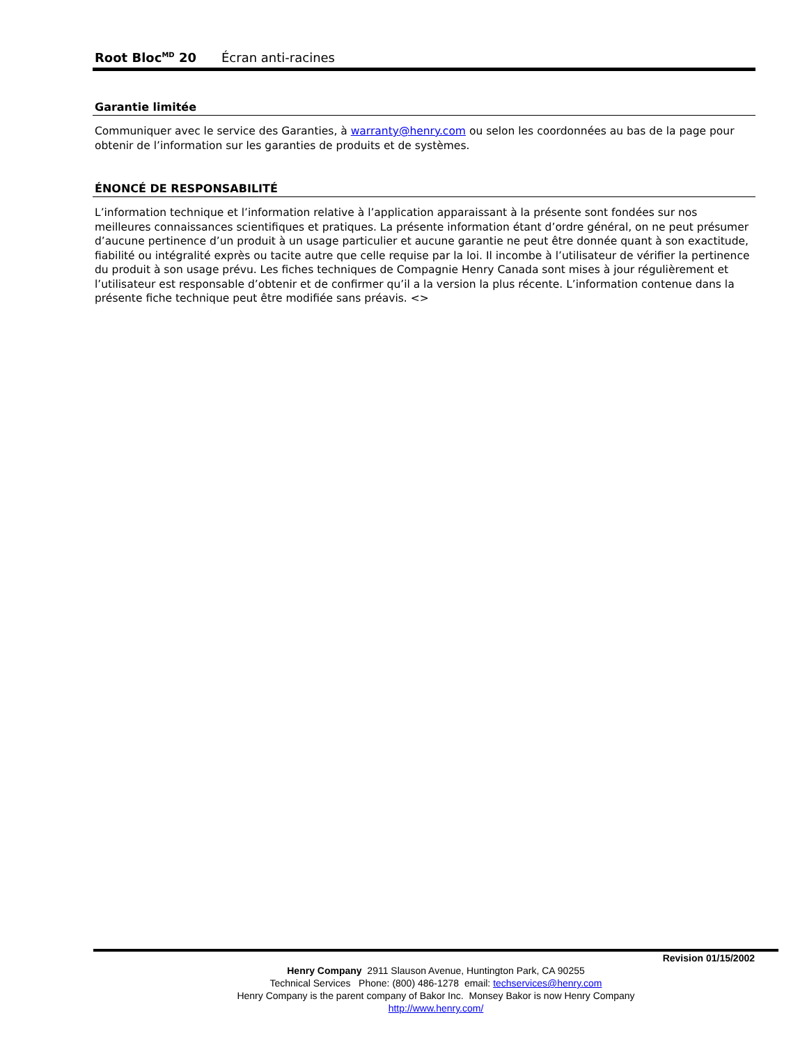Root Bloc<sup>MD</sup> 20 Écran anti-racines
Garantie limitée
Communiquer avec le service des Garanties, à warranty@henry.com ou selon les coordonnées au bas de la page pour obtenir de l’information sur les garanties de produits et de systèmes.
ÉNONCÉ DE RESPONSABILITÉ
L’information technique et l’information relative à l’application apparaissant à la présente sont fondées sur nos meilleures connaissances scientifiques et pratiques. La présente information étant d’ordre général, on ne peut présumer d’aucune pertinence d’un produit à un usage particulier et aucune garantie ne peut être donnée quant à son exactitude, fiabilité ou intégralité exprès ou tacite autre que celle requise par la loi. Il incombe à l’utilisateur de vérifier la pertinence du produit à son usage prévu. Les fiches techniques de Compagnie Henry Canada sont mises à jour régulièrement et l’utilisateur est responsable d’obtenir et de confirmer qu’il a la version la plus récente. L’information contenue dans la présente fiche technique peut être modifiée sans préavis. <>
Revision 01/15/2002
Henry Company 2911 Slauson Avenue, Huntington Park, CA 90255
Technical Services Phone: (800) 486-1278 email: techservices@henry.com
Henry Company is the parent company of Bakor Inc. Monsey Bakor is now Henry Company
http://www.henry.com/